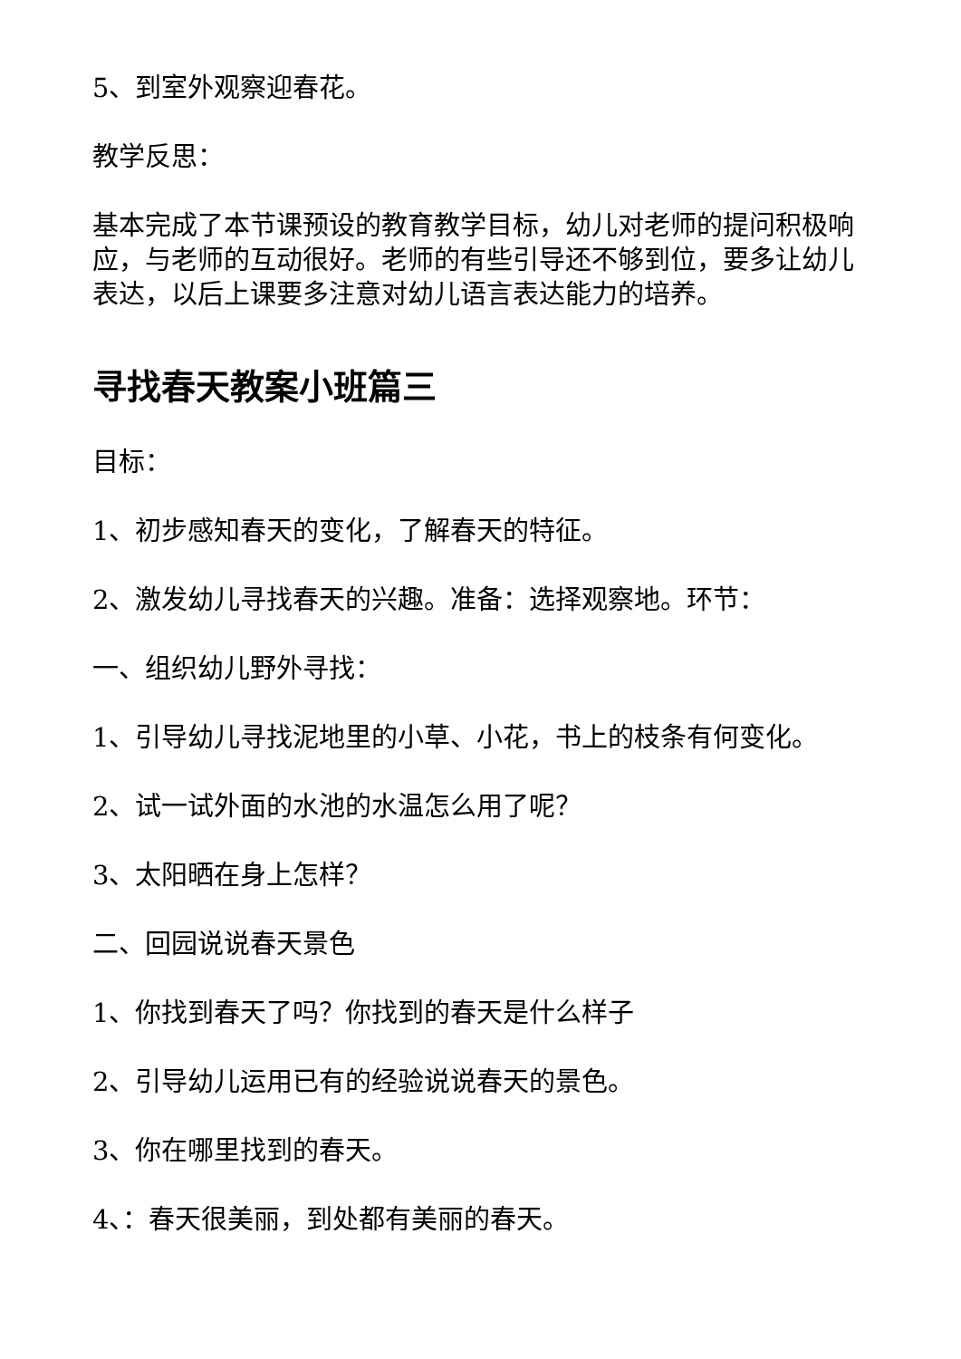5、到室外观察迎春花。
教学反思：
基本完成了本节课预设的教育教学目标，幼儿对老师的提问积极响应，与老师的互动很好。老师的有些引导还不够到位，要多让幼儿表达，以后上课要多注意对幼儿语言表达能力的培养。
寻找春天教案小班篇三
目标：
1、初步感知春天的变化，了解春天的特征。
2、激发幼儿寻找春天的兴趣。准备：选择观察地。环节：
一、组织幼儿野外寻找：
1、引导幼儿寻找泥地里的小草、小花，书上的枝条有何变化。
2、试一试外面的水池的水温怎么用了呢？
3、太阳晒在身上怎样？
二、回园说说春天景色
1、你找到春天了吗？你找到的春天是什么样子
2、引导幼儿运用已有的经验说说春天的景色。
3、你在哪里找到的春天。
4、：春天很美丽，到处都有美丽的春天。